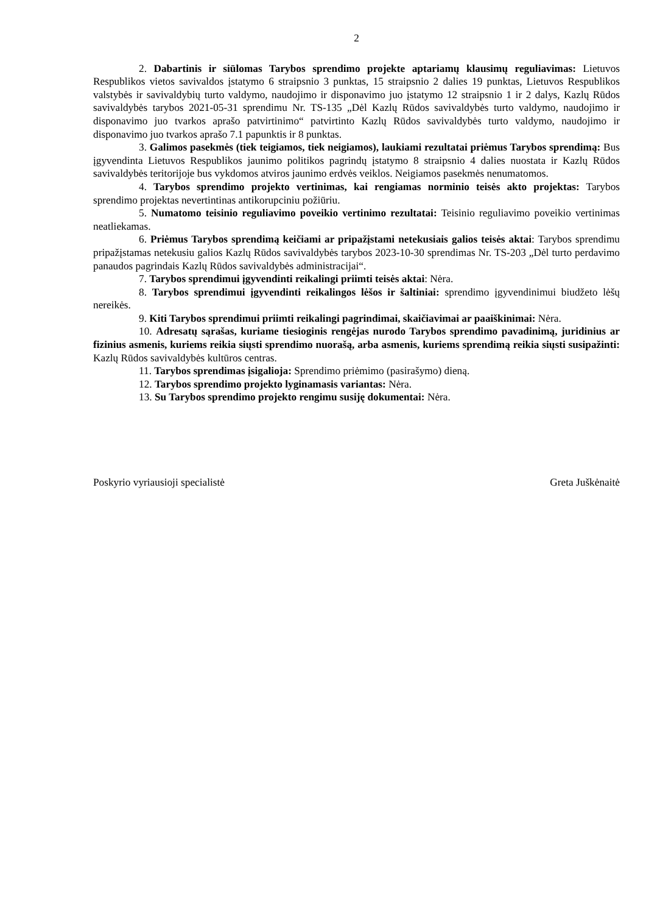2
2. Dabartinis ir siūlomas Tarybos sprendimo projekte aptariamų klausimų reguliavimas: Lietuvos Respublikos vietos savivaldos įstatymo 6 straipsnio 3 punktas, 15 straipsnio 2 dalies 19 punktas, Lietuvos Respublikos valstybės ir savivaldybių turto valdymo, naudojimo ir disponavimo juo įstatymo 12 straipsnio 1 ir 2 dalys, Kazlų Rūdos savivaldybės tarybos 2021-05-31 sprendimu Nr. TS-135 „Dėl Kazlų Rūdos savivaldybės turto valdymo, naudojimo ir disponavimo juo tvarkos aprašo patvirtinimo“ patvirtinto Kazlų Rūdos savivaldybės turto valdymo, naudojimo ir disponavimo juo tvarkos aprašo 7.1 papunktis ir 8 punktas.
3. Galimos pasekmės (tiek teigiamos, tiek neigiamos), laukiami rezultatai priėmus Tarybos sprendimą: Bus įgyvendinta Lietuvos Respublikos jaunimo politikos pagrindų įstatymo 8 straipsnio 4 dalies nuostata ir Kazlų Rūdos savivaldybės teritorijoje bus vykdomos atviros jaunimo erdvės veiklos. Neigiamos pasekmės nenumatomos.
4. Tarybos sprendimo projekto vertinimas, kai rengiamas norminio teisės akto projektas: Tarybos sprendimo projektas nevertintinas antikorupciniu požiūriu.
5. Numatomo teisinio reguliavimo poveikio vertinimo rezultatai: Teisinio reguliavimo poveikio vertinimas neatliekamas.
6. Priėmus Tarybos sprendimą keičiami ar pripažįstami netekusiais galios teisės aktai: Tarybos sprendimu pripažįstamas netekusiu galios Kazlų Rūdos savivaldybės tarybos 2023-10-30 sprendimas Nr. TS-203 „Dėl turto perdavimo panaudos pagrindais Kazlų Rūdos savivaldybės administracijai“.
7. Tarybos sprendimui įgyvendinti reikalingi priimti teisės aktai: Nėra.
8. Tarybos sprendimui įgyvendinti reikalingos lėšos ir šaltiniai: sprendimo įgyvendinimui biudžeto lėšų nereikės.
9. Kiti Tarybos sprendimui priimti reikalingi pagrindimai, skaičiavimai ar paaiškinimai: Nėra.
10. Adresatų sąrašas, kuriame tiesioginis rengėjas nurodo Tarybos sprendimo pavadinimą, juridinius ar fizinius asmenis, kuriems reikia siųsti sprendimo nuorašą, arba asmenis, kuriems sprendimą reikia siųsti susipažinti: Kazlų Rūdos savivaldybės kultūros centras.
11. Tarybos sprendimas įsigalioja: Sprendimo priėmimo (pasirašymo) dieną.
12. Tarybos sprendimo projekto lyginamasis variantas: Nėra.
13. Su Tarybos sprendimo projekto rengimu susiję dokumentai: Nėra.
Poskyrio vyriausioji specialistė Greta Juškėnaitė